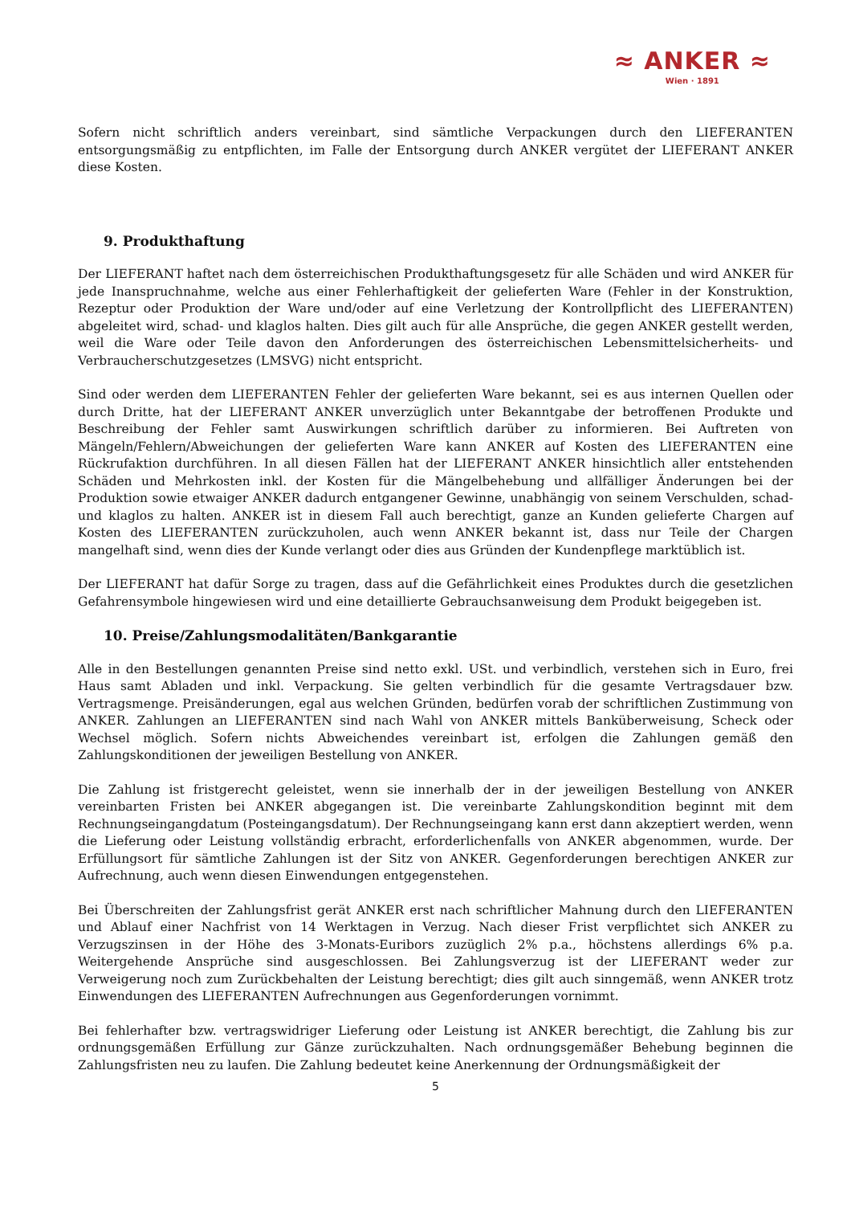≈ ANKER ≈
Wien · 1891
Sofern nicht schriftlich anders vereinbart, sind sämtliche Verpackungen durch den LIEFERANTEN entsorgungsmäßig zu entpflichten, im Falle der Entsorgung durch ANKER vergütet der LIEFERANT ANKER diese Kosten.
9. Produkthaftung
Der LIEFERANT haftet nach dem österreichischen Produkthaftungsgesetz für alle Schäden und wird ANKER für jede Inanspruchnahme, welche aus einer Fehlerhaftigkeit der gelieferten Ware (Fehler in der Konstruktion, Rezeptur oder Produktion der Ware und/oder auf eine Verletzung der Kontrollpflicht des LIEFERANTEN) abgeleitet wird, schad- und klaglos halten. Dies gilt auch für alle Ansprüche, die gegen ANKER gestellt werden, weil die Ware oder Teile davon den Anforderungen des österreichischen Lebensmittelsicherheits- und Verbraucherschutzgesetzes (LMSVG) nicht entspricht.
Sind oder werden dem LIEFERANTEN Fehler der gelieferten Ware bekannt, sei es aus internen Quellen oder durch Dritte, hat der LIEFERANT ANKER unverzüglich unter Bekanntgabe der betroffenen Produkte und Beschreibung der Fehler samt Auswirkungen schriftlich darüber zu informieren. Bei Auftreten von Mängeln/Fehlern/Abweichungen der gelieferten Ware kann ANKER auf Kosten des LIEFERANTEN eine Rückrufaktion durchführen. In all diesen Fällen hat der LIEFERANT ANKER hinsichtlich aller entstehenden Schäden und Mehrkosten inkl. der Kosten für die Mängelbehebung und allfälliger Änderungen bei der Produktion sowie etwaiger ANKER dadurch entgangener Gewinne, unabhängig von seinem Verschulden, schad- und klaglos zu halten. ANKER ist in diesem Fall auch berechtigt, ganze an Kunden gelieferte Chargen auf Kosten des LIEFERANTEN zurückzuholen, auch wenn ANKER bekannt ist, dass nur Teile der Chargen mangelhaft sind, wenn dies der Kunde verlangt oder dies aus Gründen der Kundenpflege marktüblich ist.
Der LIEFERANT hat dafür Sorge zu tragen, dass auf die Gefährlichkeit eines Produktes durch die gesetzlichen Gefahrensymbole hingewiesen wird und eine detaillierte Gebrauchsanweisung dem Produkt beigegeben ist.
10. Preise/Zahlungsmodalitäten/Bankgarantie
Alle in den Bestellungen genannten Preise sind netto exkl. USt. und verbindlich, verstehen sich in Euro, frei Haus samt Abladen und inkl. Verpackung. Sie gelten verbindlich für die gesamte Vertragsdauer bzw. Vertragsmenge. Preisänderungen, egal aus welchen Gründen, bedürfen vorab der schriftlichen Zustimmung von ANKER. Zahlungen an LIEFERANTEN sind nach Wahl von ANKER mittels Banküberweisung, Scheck oder Wechsel möglich. Sofern nichts Abweichendes vereinbart ist, erfolgen die Zahlungen gemäß den Zahlungskonditionen der jeweiligen Bestellung von ANKER.
Die Zahlung ist fristgerecht geleistet, wenn sie innerhalb der in der jeweiligen Bestellung von ANKER vereinbarten Fristen bei ANKER abgegangen ist. Die vereinbarte Zahlungskondition beginnt mit dem Rechnungseingangdatum (Posteingangsdatum). Der Rechnungseingang kann erst dann akzeptiert werden, wenn die Lieferung oder Leistung vollständig erbracht, erforderlichenfalls von ANKER abgenommen, wurde. Der Erfüllungsort für sämtliche Zahlungen ist der Sitz von ANKER. Gegenforderungen berechtigen ANKER zur Aufrechnung, auch wenn diesen Einwendungen entgegenstehen.
Bei Überschreiten der Zahlungsfrist gerät ANKER erst nach schriftlicher Mahnung durch den LIEFERANTEN und Ablauf einer Nachfrist von 14 Werktagen in Verzug. Nach dieser Frist verpflichtet sich ANKER zu Verzugszinsen in der Höhe des 3-Monats-Euribors zuzüglich 2% p.a., höchstens allerdings 6% p.a. Weitergehende Ansprüche sind ausgeschlossen. Bei Zahlungsverzug ist der LIEFERANT weder zur Verweigerung noch zum Zurückbehalten der Leistung berechtigt; dies gilt auch sinngemäß, wenn ANKER trotz Einwendungen des LIEFERANTEN Aufrechnungen aus Gegenforderungen vornimmt.
Bei fehlerhafter bzw. vertragswidriger Lieferung oder Leistung ist ANKER berechtigt, die Zahlung bis zur ordnungsgemäßen Erfüllung zur Gänze zurückzuhalten. Nach ordnungsgemäßer Behebung beginnen die Zahlungsfristen neu zu laufen. Die Zahlung bedeutet keine Anerkennung der Ordnungsmäßigkeit der
5